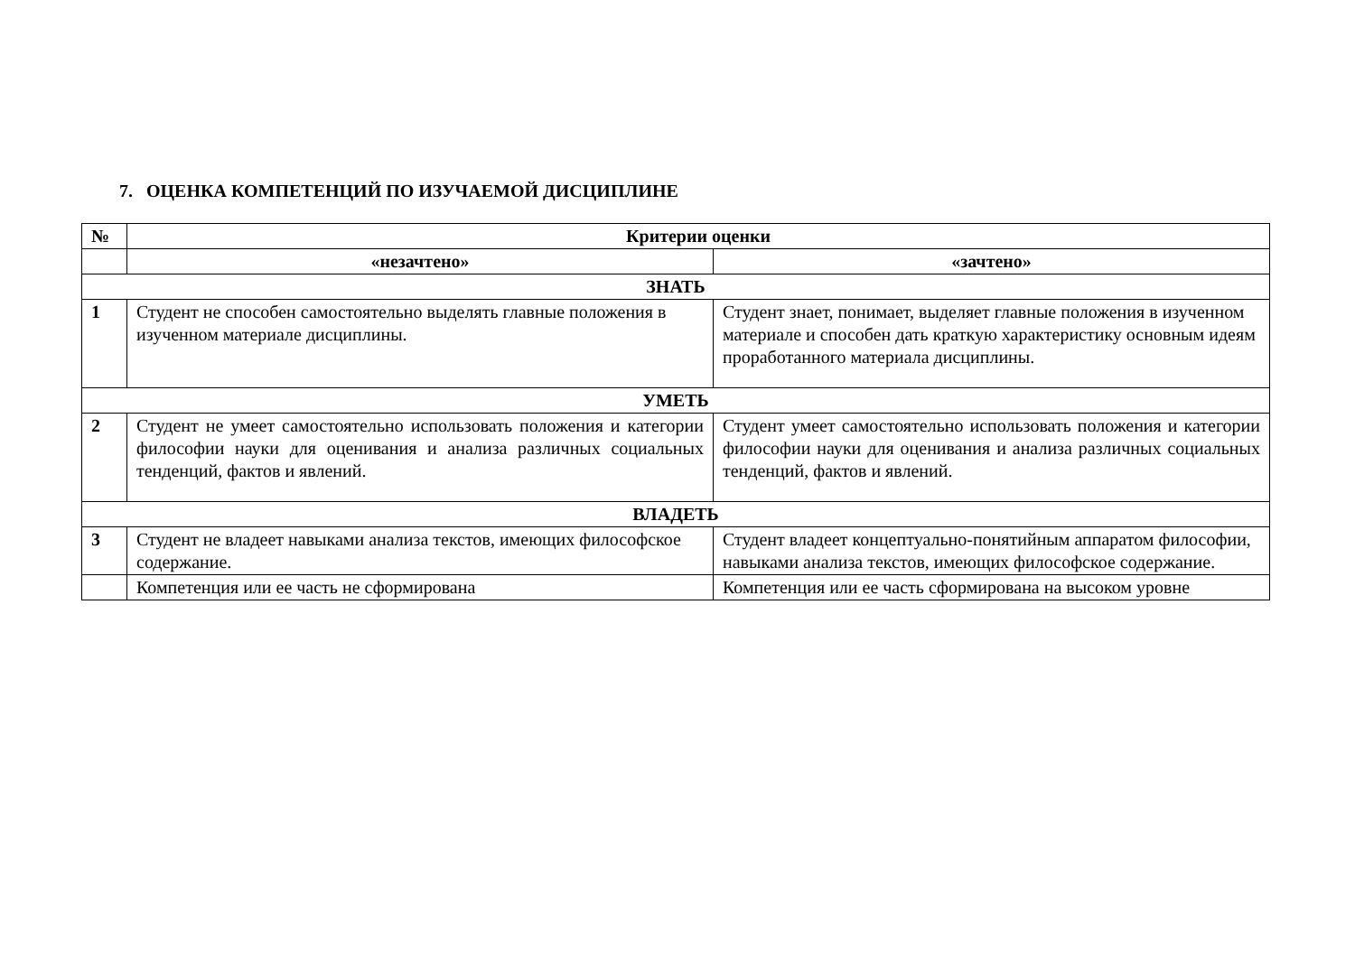7. ОЦЕНКА КОМПЕТЕНЦИЙ ПО ИЗУЧАЕМОЙ ДИСЦИПЛИНЕ
| № | Критерии оценки | |
| --- | --- | --- |
| | «незачтено» | «зачтено» |
| ЗНАТЬ | | |
| 1 | Студент не способен самостоятельно выделять главные положения в изученном материале дисциплины. | Студент знает, понимает, выделяет главные положения в изученном материале и способен дать краткую характеристику основным идеям проработанного материала дисциплины. |
| УМЕТЬ | | |
| 2 | Студент не умеет самостоятельно использовать положения и категории философии науки для оценивания и анализа различных социальных тенденций, фактов и явлений. | Студент умеет самостоятельно использовать положения и категории философии науки для оценивания и анализа различных социальных тенденций, фактов и явлений. |
| ВЛАДЕТЬ | | |
| 3 | Студент не владеет навыками анализа текстов, имеющих философское содержание. | Студент владеет концептуально-понятийным аппаратом философии, навыками анализа текстов, имеющих философское содержание. |
| | Компетенция или ее часть не сформирована | Компетенция или ее часть сформирована на высоком уровне |